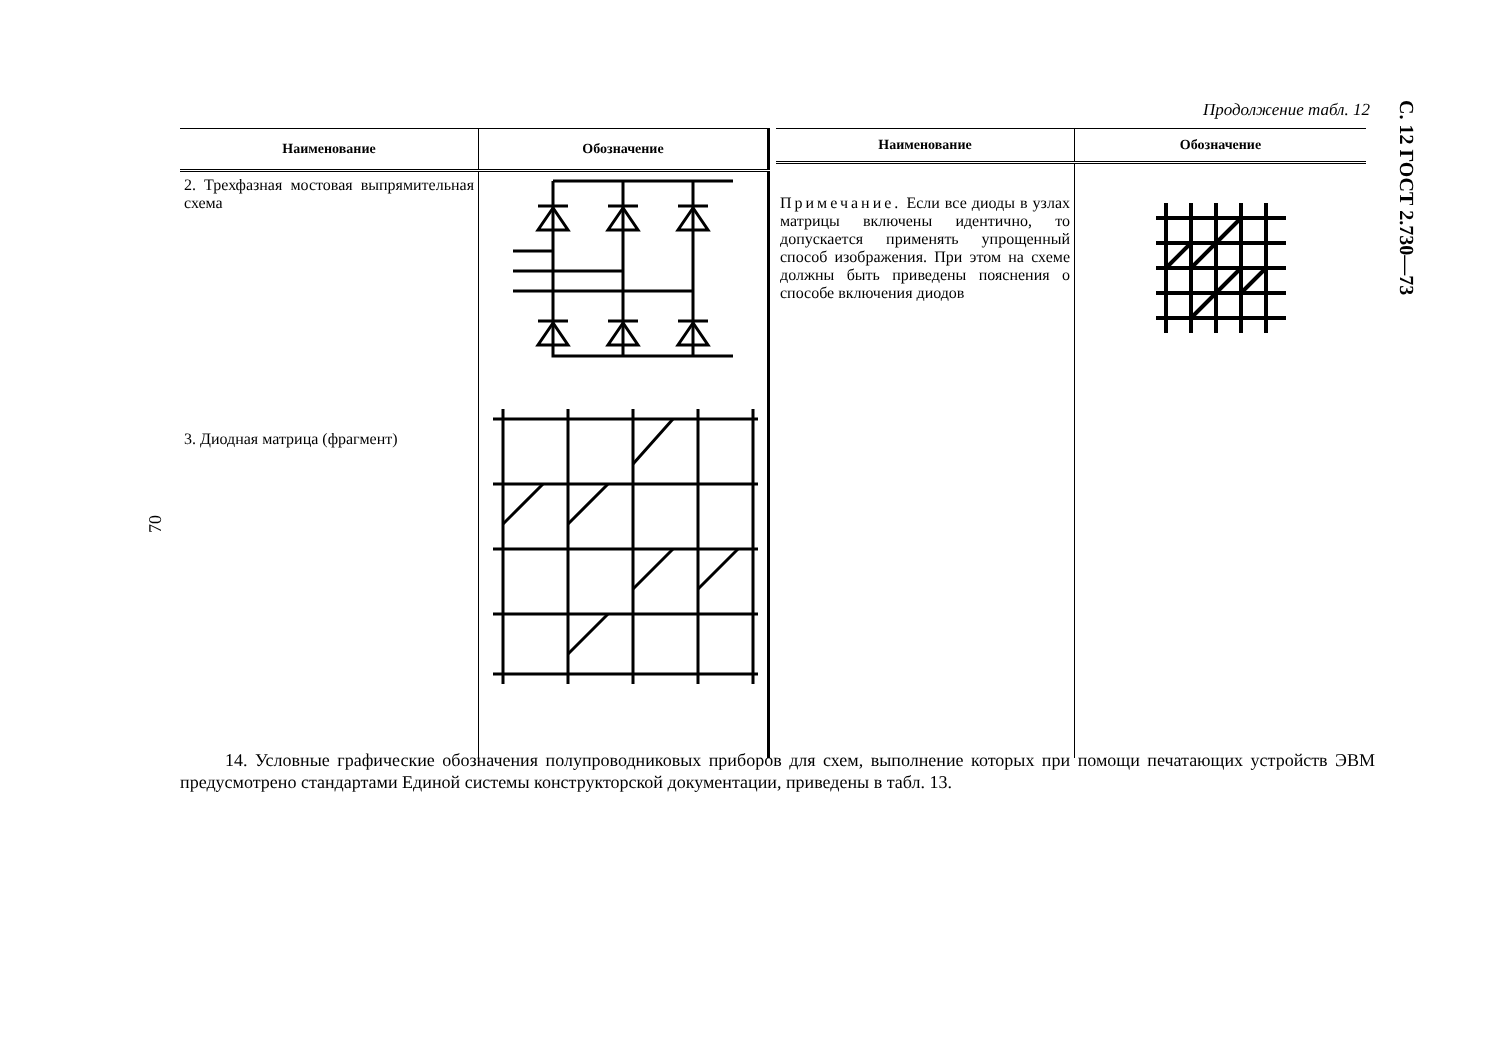С. 12 ГОСТ 2.730—73
70
Продолжение табл. 12
| Наименование | Обозначение |
| --- | --- |
| 2. Трехфазная мостовая выпрямительная схема | |
| 3. Диодная матрица (фрагмент) | |
| Наименование | Обозначение |
| --- | --- |
| Примечание. Если все диоды в узлах матрицы включены идентично, то допускается применять упрощенный способ изображения. При этом на схеме должны быть приведены пояснения о способе включения диодов | |
14. Условные графические обозначения полупроводниковых приборов для схем, выполнение которых при помощи печатающих устройств ЭВМ предусмотрено стандартами Единой системы конструкторской документации, приведены в табл. 13.